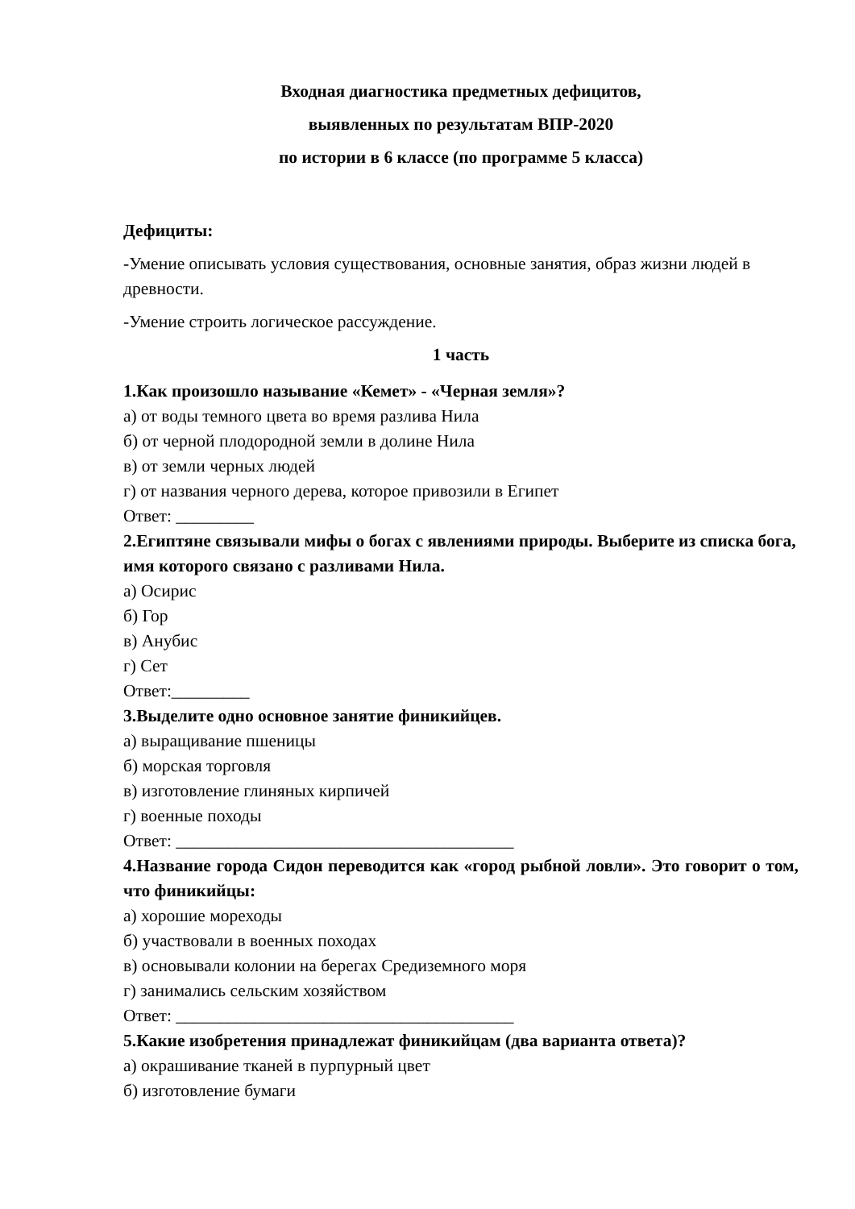Входная диагностика предметных дефицитов,
выявленных по результатам ВПР-2020
по истории в 6 классе (по программе 5 класса)
Дефициты:
-Умение описывать условия существования, основные занятия, образ жизни людей в древности.
-Умение строить логическое рассуждение.
1 часть
1.Как произошло называние «Кемет» - «Черная земля»?
а) от воды темного цвета во время разлива Нила
б) от черной плодородной земли в долине Нила
в) от земли черных людей
г) от названия черного дерева, которое привозили в Египет
Ответ: _________
2.Египтяне связывали мифы о богах с явлениями природы. Выберите из списка бога, имя которого связано с разливами Нила.
а) Осирис
б) Гор
в) Анубис
г) Сет
Ответ:_________
3.Выделите одно основное занятие финикийцев.
а) выращивание пшеницы
б) морская торговля
в) изготовление глиняных кирпичей
г) военные походы
Ответ: _______________________________________
4.Название города Сидон переводится как «город рыбной ловли». Это говорит о том, что финикийцы:
а) хорошие мореходы
б) участвовали в военных походах
в) основывали колонии на берегах Средиземного моря
г) занимались сельским хозяйством
Ответ: _______________________________________
5.Какие изобретения принадлежат финикийцам (два варианта ответа)?
а) окрашивание тканей в пурпурный цвет
б) изготовление бумаги